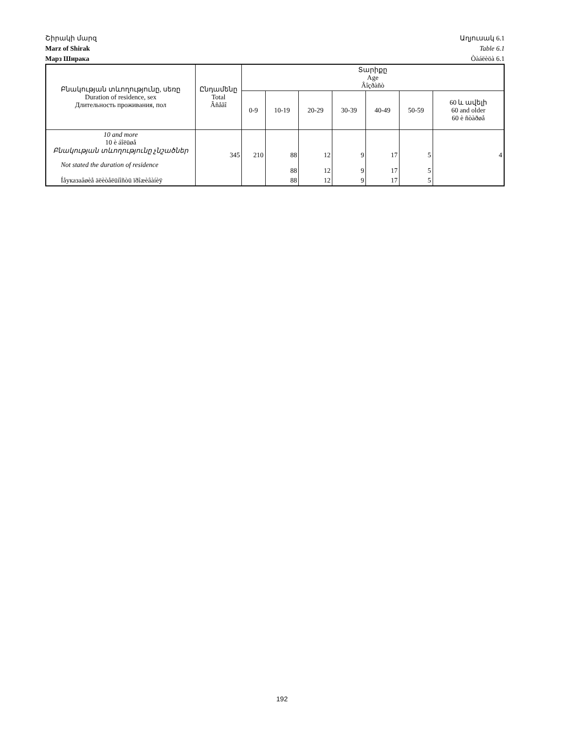Շիրակի մարզ Աղյուսակ 6.1
Marz of Shirak Table 6.1
Марз Ширака Òàáëèöà 6.1
| Բնակության տևողությունը, սեռը Duration of residence, sex Длительность проживания, пол | Ընդամենը Total Âñåãî | Տարիքը Age Âîçðàñò | | | | | | |
| --- | --- | --- | --- | --- | --- | --- | --- | --- |
| | | 0-9 | 10-19 | 20-29 | 30-39 | 40-49 | 50-59 | 60 և ավելի 60 and older 60 è ñòàðøå |
| 10 and more 10 è áîëüøå Բնակության տևողությունը չնշածներ | 345 | 210 | 88 | 12 | 9 | 17 | 5 | 4 |
| Not stated the duration of residence | | | 88 | 12 | 9 | 17 | 5 | |
| Íåуказаâøèå äëèòåëüíîñòü ïðîæèâàíèÿ | | | 88 | 12 | 9 | 17 | 5 | |
192